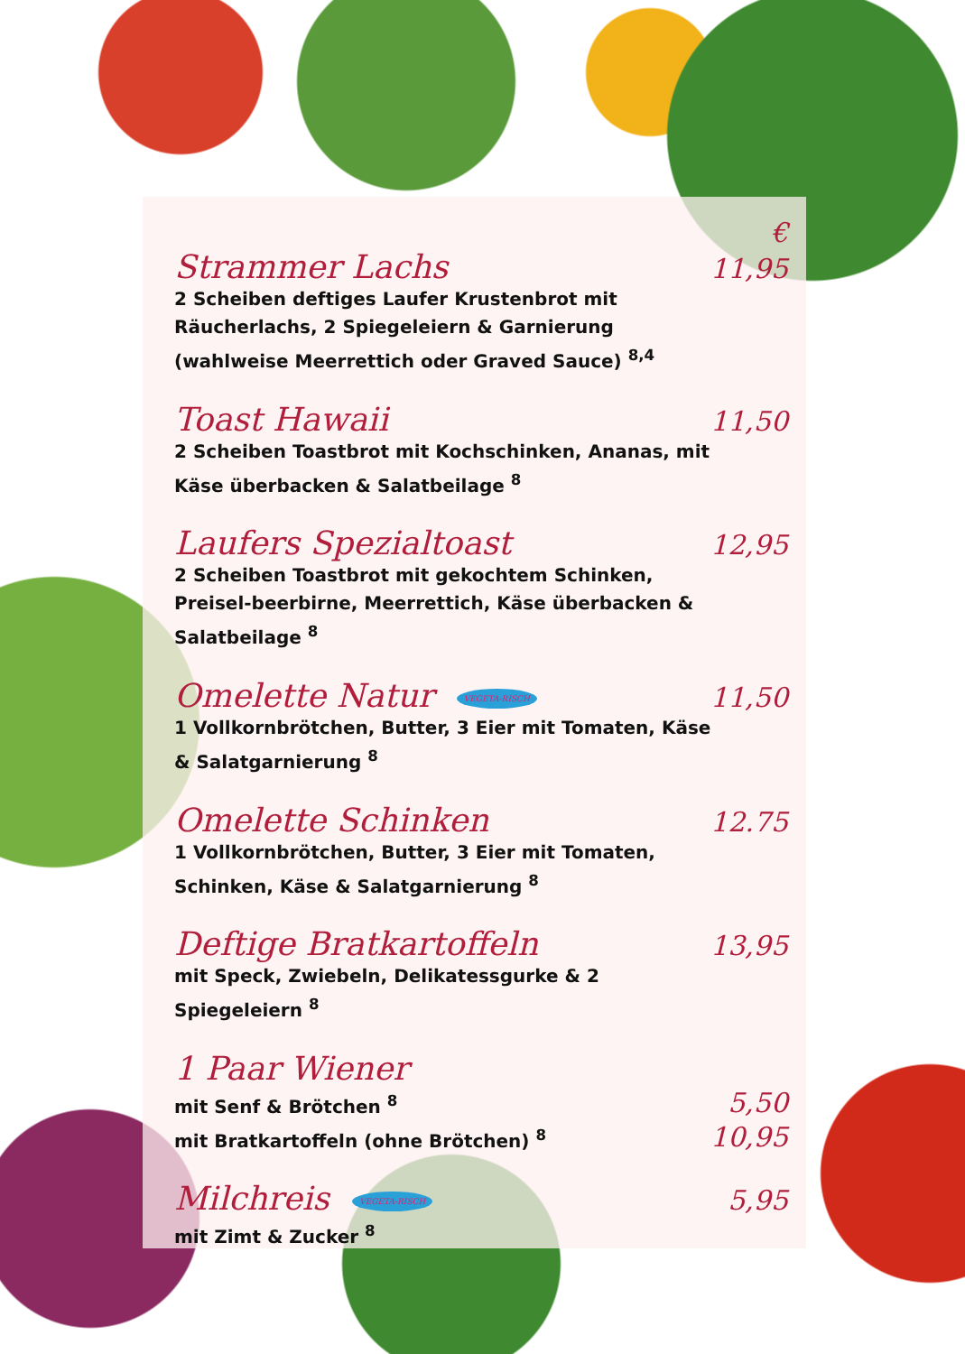€
Strammer Lachs 11,95
2 Scheiben deftiges Laufer Krustenbrot mit Räucherlachs, 2 Spiegeleiern & Garnierung (wahlweise Meerrettich oder Graved Sauce) <sup>8,4</sup>
Toast Hawaii 11,50
2 Scheiben Toastbrot mit Kochschinken, Ananas, mit Käse überbacken & Salatbeilage <sup>8</sup>
Laufers Spezialtoast 12,95
2 Scheiben Toastbrot mit gekochtem Schinken, Preisel-beerbirne, Meerrettich, Käse überbacken & Salatbeilage <sup>8</sup>
Omelette Natur VEGETA-RISCH 11,50
1 Vollkornbrötchen, Butter, 3 Eier mit Tomaten, Käse & Salatgarnierung <sup>8</sup>
Omelette Schinken 12.75
1 Vollkornbrötchen, Butter, 3 Eier mit Tomaten, Schinken, Käse & Salatgarnierung <sup>8</sup>
Deftige Bratkartoffeln 13,95
mit Speck, Zwiebeln, Delikatessgurke & 2 Spiegeleiern <sup>8</sup>
1 Paar Wiener
mit Senf & Brötchen <sup>8</sup> 5,50
mit Bratkartoffeln (ohne Brötchen) <sup>8</sup> 10,95
Milchreis VEGETA-RISCH 5,95
mit Zimt & Zucker <sup>8</sup>